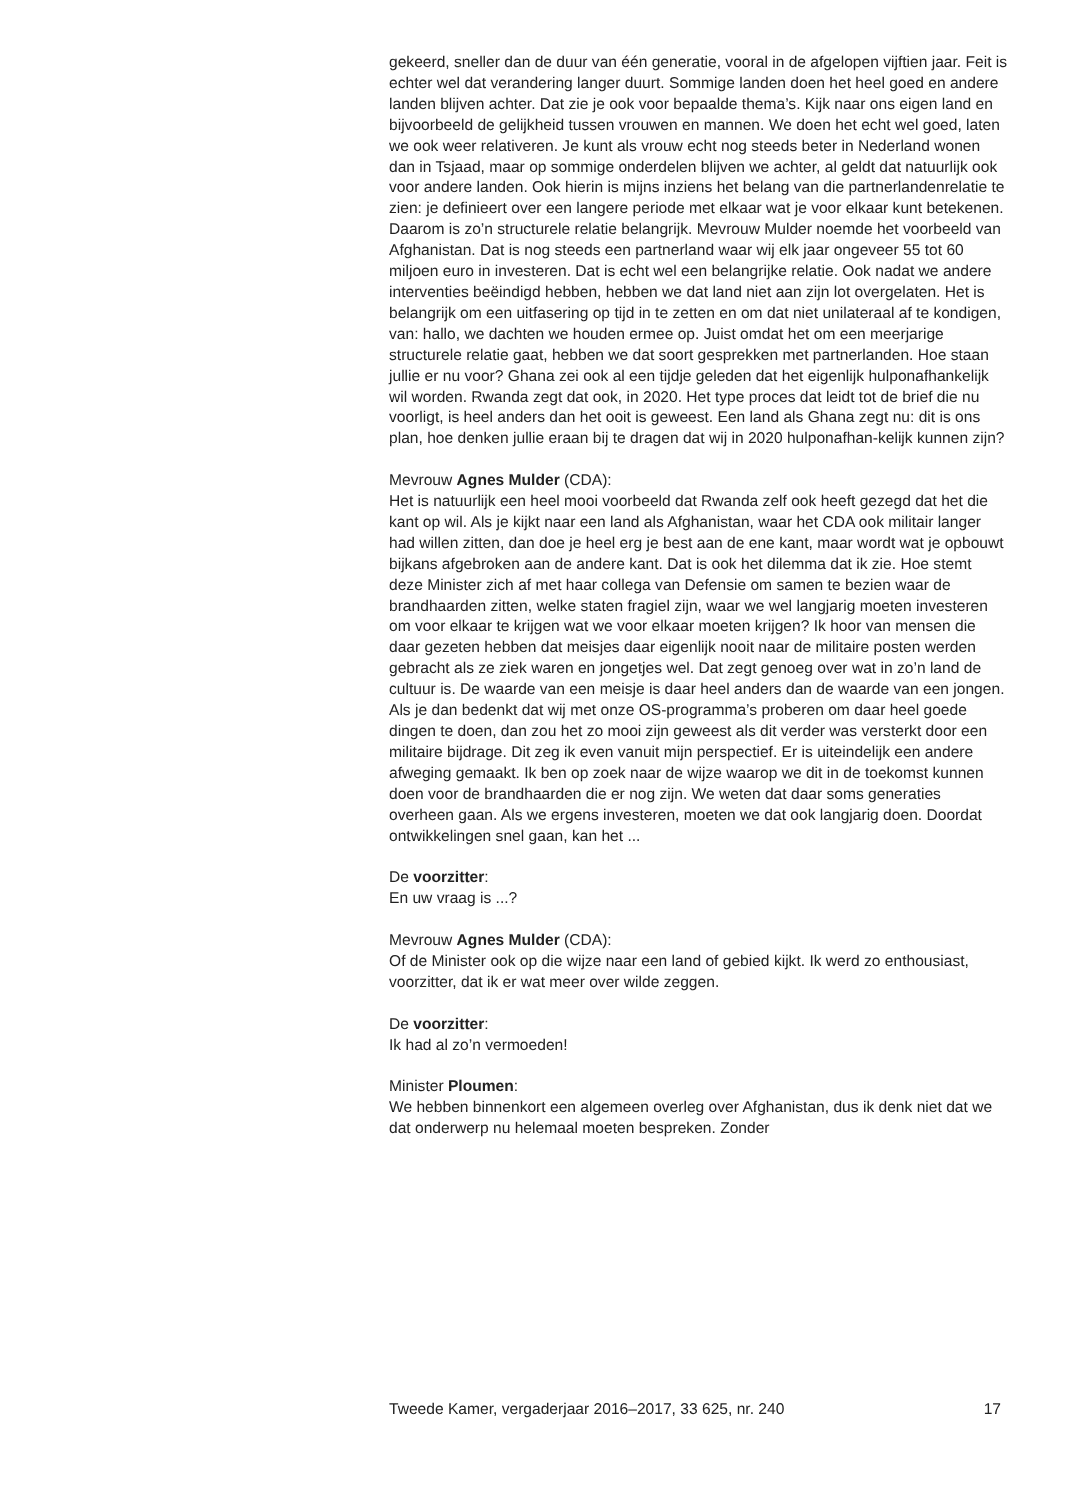gekeerd, sneller dan de duur van één generatie, vooral in de afgelopen vijftien jaar. Feit is echter wel dat verandering langer duurt. Sommige landen doen het heel goed en andere landen blijven achter. Dat zie je ook voor bepaalde thema’s. Kijk naar ons eigen land en bijvoorbeeld de gelijkheid tussen vrouwen en mannen. We doen het echt wel goed, laten we ook weer relativeren. Je kunt als vrouw echt nog steeds beter in Nederland wonen dan in Tsjaad, maar op sommige onderdelen blijven we achter, al geldt dat natuurlijk ook voor andere landen. Ook hierin is mijns inziens het belang van die partnerlandenrelatie te zien: je definieert over een langere periode met elkaar wat je voor elkaar kunt betekenen. Daarom is zo’n structurele relatie belangrijk. Mevrouw Mulder noemde het voorbeeld van Afghanistan. Dat is nog steeds een partnerland waar wij elk jaar ongeveer 55 tot 60 miljoen euro in investeren. Dat is echt wel een belangrijke relatie. Ook nadat we andere interventies beëindigd hebben, hebben we dat land niet aan zijn lot overgelaten. Het is belangrijk om een uitfasering op tijd in te zetten en om dat niet unilateraal af te kondigen, van: hallo, we dachten we houden ermee op. Juist omdat het om een meerjarige structurele relatie gaat, hebben we dat soort gesprekken met partnerlanden. Hoe staan jullie er nu voor? Ghana zei ook al een tijdje geleden dat het eigenlijk hulponafhankelijk wil worden. Rwanda zegt dat ook, in 2020. Het type proces dat leidt tot de brief die nu voorligt, is heel anders dan het ooit is geweest. Een land als Ghana zegt nu: dit is ons plan, hoe denken jullie eraan bij te dragen dat wij in 2020 hulponafhan-kelijk kunnen zijn?
Mevrouw Agnes Mulder (CDA):
Het is natuurlijk een heel mooi voorbeeld dat Rwanda zelf ook heeft gezegd dat het die kant op wil. Als je kijkt naar een land als Afghanistan, waar het CDA ook militair langer had willen zitten, dan doe je heel erg je best aan de ene kant, maar wordt wat je opbouwt bijkans afgebroken aan de andere kant. Dat is ook het dilemma dat ik zie. Hoe stemt deze Minister zich af met haar collega van Defensie om samen te bezien waar de brandhaarden zitten, welke staten fragiel zijn, waar we wel langjarig moeten investeren om voor elkaar te krijgen wat we voor elkaar moeten krijgen? Ik hoor van mensen die daar gezeten hebben dat meisjes daar eigenlijk nooit naar de militaire posten werden gebracht als ze ziek waren en jongetjes wel. Dat zegt genoeg over wat in zo’n land de cultuur is. De waarde van een meisje is daar heel anders dan de waarde van een jongen. Als je dan bedenkt dat wij met onze OS-programma’s proberen om daar heel goede dingen te doen, dan zou het zo mooi zijn geweest als dit verder was versterkt door een militaire bijdrage. Dit zeg ik even vanuit mijn perspectief. Er is uiteindelijk een andere afweging gemaakt. Ik ben op zoek naar de wijze waarop we dit in de toekomst kunnen doen voor de brandhaarden die er nog zijn. We weten dat daar soms generaties overheen gaan. Als we ergens investeren, moeten we dat ook langjarig doen. Doordat ontwikkelingen snel gaan, kan het ...
De voorzitter:
En uw vraag is ...?
Mevrouw Agnes Mulder (CDA):
Of de Minister ook op die wijze naar een land of gebied kijkt. Ik werd zo enthousiast, voorzitter, dat ik er wat meer over wilde zeggen.
De voorzitter:
Ik had al zo’n vermoeden!
Minister Ploumen:
We hebben binnenkort een algemeen overleg over Afghanistan, dus ik denk niet dat we dat onderwerp nu helemaal moeten bespreken. Zonder
Tweede Kamer, vergaderjaar 2016–2017, 33 625, nr. 240 17